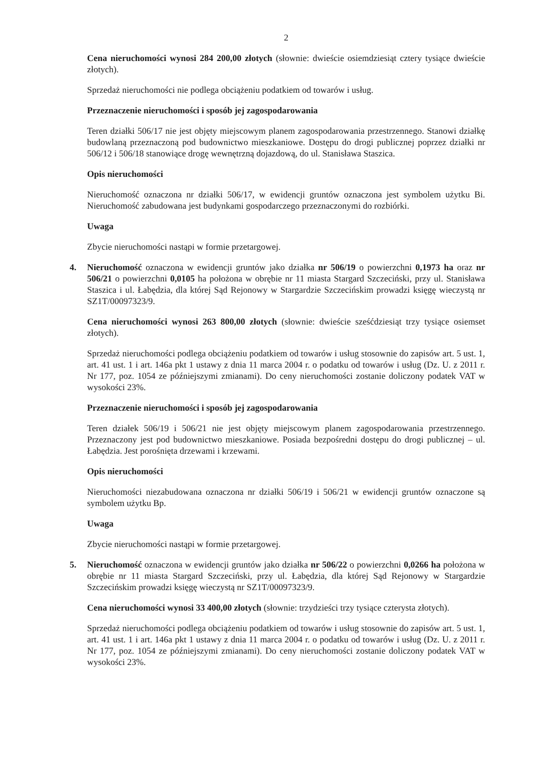2
Cena nieruchomości wynosi 284 200,00 złotych (słownie: dwieście osiemdziesiąt cztery tysiące dwieście złotych).
Sprzedaż nieruchomości nie podlega obciążeniu podatkiem od towarów i usług.
Przeznaczenie nieruchomości i sposób jej zagospodarowania
Teren działki 506/17 nie jest objęty miejscowym planem zagospodarowania przestrzennego. Stanowi działkę budowlaną przeznaczoną pod budownictwo mieszkaniowe. Dostępu do drogi publicznej poprzez działki nr 506/12 i 506/18 stanowiące drogę wewnętrzną dojazdową, do ul. Stanisława Staszica.
Opis nieruchomości
Nieruchomość oznaczona nr działki 506/17, w ewidencji gruntów oznaczona jest symbolem użytku Bi. Nieruchomość zabudowana jest budynkami gospodarczego przeznaczonymi do rozbiórki.
Uwaga
Zbycie nieruchomości nastąpi w formie przetargowej.
4. Nieruchomość oznaczona w ewidencji gruntów jako działka nr 506/19 o powierzchni 0,1973 ha oraz nr 506/21 o powierzchni 0,0105 ha położona w obrębie nr 11 miasta Stargard Szczeciński, przy ul. Stanisława Staszica i ul. Łabędzia, dla której Sąd Rejonowy w Stargardzie Szczecińskim prowadzi księgę wieczystą nr SZ1T/00097323/9.
Cena nieruchomości wynosi 263 800,00 złotych (słownie: dwieście sześćdziesiąt trzy tysiące osiemset złotych).
Sprzedaż nieruchomości podlega obciążeniu podatkiem od towarów i usług stosownie do zapisów art. 5 ust. 1, art. 41 ust. 1 i art. 146a pkt 1 ustawy z dnia 11 marca 2004 r. o podatku od towarów i usług (Dz. U. z 2011 r. Nr 177, poz. 1054 ze późniejszymi zmianami). Do ceny nieruchomości zostanie doliczony podatek VAT w wysokości 23%.
Przeznaczenie nieruchomości i sposób jej zagospodarowania
Teren działek 506/19 i 506/21 nie jest objęty miejscowym planem zagospodarowania przestrzennego. Przeznaczony jest pod budownictwo mieszkaniowe. Posiada bezpośredni dostępu do drogi publicznej – ul. Łabędzia. Jest porośnięta drzewami i krzewami.
Opis nieruchomości
Nieruchomości niezabudowana oznaczona nr działki 506/19 i 506/21 w ewidencji gruntów oznaczone są symbolem użytku Bp.
Uwaga
Zbycie nieruchomości nastąpi w formie przetargowej.
5. Nieruchomość oznaczona w ewidencji gruntów jako działka nr 506/22 o powierzchni 0,0266 ha położona w obrębie nr 11 miasta Stargard Szczeciński, przy ul. Łabędzia, dla której Sąd Rejonowy w Stargardzie Szczecińskim prowadzi księgę wieczystą nr SZ1T/00097323/9.
Cena nieruchomości wynosi 33 400,00 złotych (słownie: trzydzieści trzy tysiące czterysta złotych).
Sprzedaż nieruchomości podlega obciążeniu podatkiem od towarów i usług stosownie do zapisów art. 5 ust. 1, art. 41 ust. 1 i art. 146a pkt 1 ustawy z dnia 11 marca 2004 r. o podatku od towarów i usług (Dz. U. z 2011 r. Nr 177, poz. 1054 ze późniejszymi zmianami). Do ceny nieruchomości zostanie doliczony podatek VAT w wysokości 23%.